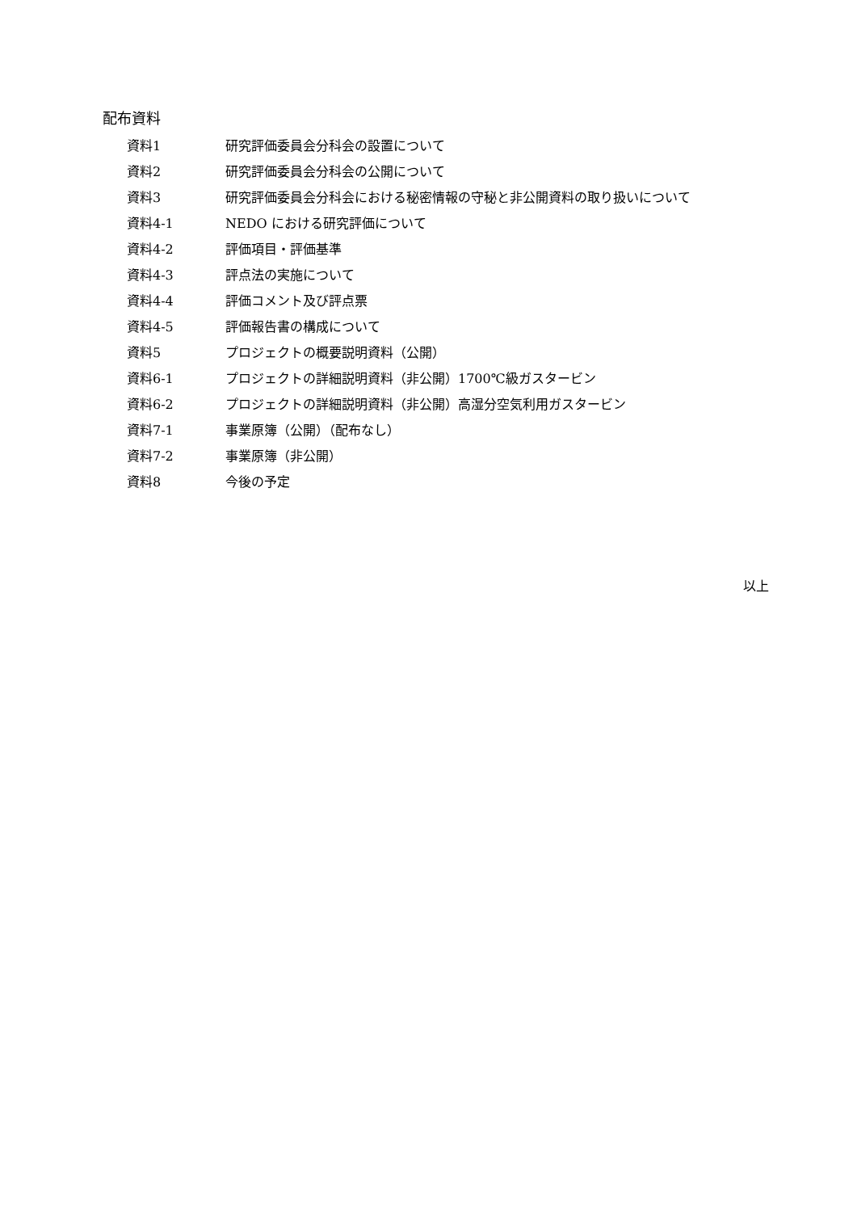配布資料
資料1 研究評価委員会分科会の設置について
資料2 研究評価委員会分科会の公開について
資料3 研究評価委員会分科会における秘密情報の守秘と非公開資料の取り扱いについて
資料4-1 NEDO における研究評価について
資料4-2 評価項目・評価基準
資料4-3 評点法の実施について
資料4-4 評価コメント及び評点票
資料4-5 評価報告書の構成について
資料5 プロジェクトの概要説明資料（公開）
資料6-1 プロジェクトの詳細説明資料（非公開）1700℃級ガスタービン
資料6-2 プロジェクトの詳細説明資料（非公開）高湿分空気利用ガスタービン
資料7-1 事業原簿（公開）（配布なし）
資料7-2 事業原簿（非公開）
資料8 今後の予定
以上